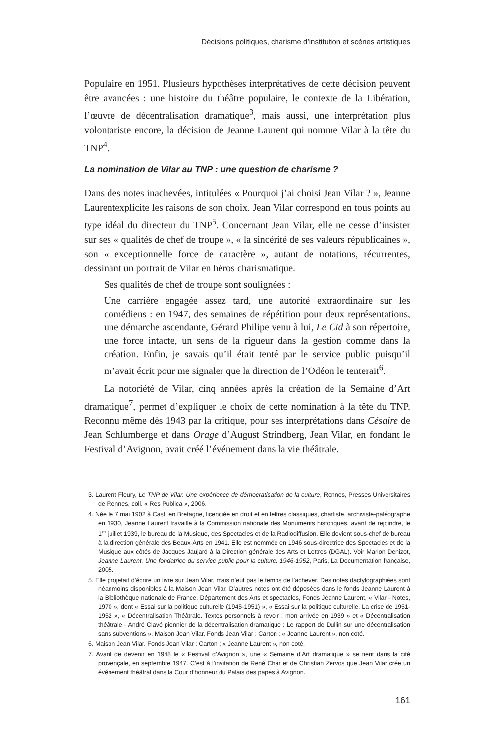Décisions politiques, charisme d’institution et scènes artistiques
Populaire en 1951. Plusieurs hypothèses interprétatives de cette décision peuvent être avancées : une histoire du théâtre populaire, le contexte de la Libération, l’œuvre de décentralisation dramatique<sup>3</sup>, mais aussi, une interprétation plus volontariste encore, la décision de Jeanne Laurent qui nomme Vilar à la tête du TNP<sup>4</sup>.
La nomination de Vilar au TNP : une question de charisme ?
Dans des notes inachevées, intitulées « Pourquoi j’ai choisi Jean Vilar ? », Jeanne Laurentexplicite les raisons de son choix. Jean Vilar correspond en tous points au type idéal du directeur du TNP<sup>5</sup>. Concernant Jean Vilar, elle ne cesse d’insister sur ses « qualités de chef de troupe », « la sincérité de ses valeurs républicaines », son « exceptionnelle force de caractère », autant de notations, récurrentes, dessinant un portrait de Vilar en héros charismatique.
Ses qualités de chef de troupe sont soulignées :
Une carrière engagée assez tard, une autorité extraordinaire sur les comédiens : en 1947, des semaines de répétition pour deux représentations, une démarche ascendante, Gérard Philipe venu à lui, Le Cid à son répertoire, une force intacte, un sens de la rigueur dans la gestion comme dans la création. Enfin, je savais qu’il était tenté par le service public puisqu’il m’avait écrit pour me signaler que la direction de l’Odéon le tenterait<sup>6</sup>.
La notoriété de Vilar, cinq années après la création de la Semaine d’Art dramatique<sup>7</sup>, permet d’expliquer le choix de cette nomination à la tête du TNP. Reconnu même dès 1943 par la critique, pour ses interprétations dans Césaire de Jean Schlumberge et dans Orage d’August Strindberg, Jean Vilar, en fondant le Festival d’Avignon, avait créé l’événement dans la vie théâtrale.
3. Laurent Fleury, Le TNP de Vilar. Une expérience de démocratisation de la culture, Rennes, Presses Universitaires de Rennes, coll. « Res Publica », 2006.
4. Née le 7 mai 1902 à Cast, en Bretagne, licenciée en droit et en lettres classiques, chartiste, archiviste-paléographe en 1930, Jeanne Laurent travaille à la Commission nationale des Monuments historiques, avant de rejoindre, le 1<sup>er</sup> juillet 1939, le bureau de la Musique, des Spectacles et de la Radiodiffusion. Elle devient sous-chef de bureau à la direction générale des Beaux-Arts en 1941. Elle est nommée en 1946 sous-directrice des Spectacles et de la Musique aux côtés de Jacques Jaujard à la Direction générale des Arts et Lettres (DGAL). Voir Marion Denizot, Jeanne Laurent. Une fondatrice du service public pour la culture. 1946-1952, Paris, La Documentation française, 2005.
5. Elle projetait d’écrire un livre sur Jean Vilar, mais n’eut pas le temps de l’achever. Des notes dactylographiées sont néanmoins disponibles à la Maison Jean Vilar. D’autres notes ont été déposées dans le fonds Jeanne Laurent à la Bibliothèque nationale de France, Département des Arts et spectacles, Fonds Jeanne Laurent, « Vilar - Notes, 1970 », dont « Essai sur la politique culturelle (1945-1951) », « Essai sur la politique culturelle. La crise de 1951-1952 », « Décentralisation Théâtrale. Textes personnels à revoir : mon arrivée en 1939 » et « Décentralisation théâtrale - André Clavé pionnier de la décentralisation dramatique : Le rapport de Dullin sur une décentralisation sans subventions », Maison Jean Vilar. Fonds Jean Vilar : Carton : « Jeanne Laurent », non coté.
6. Maison Jean Vilar. Fonds Jean Vilar : Carton : « Jeanne Laurent », non coté.
7. Avant de devenir en 1948 le « Festival d’Avignon », une « Semaine d’Art dramatique » se tient dans la cité provençale, en septembre 1947. C’est à l’invitation de René Char et de Christian Zervos que Jean Vilar crée un événement théâtral dans la Cour d’honneur du Palais des papes à Avignon.
161